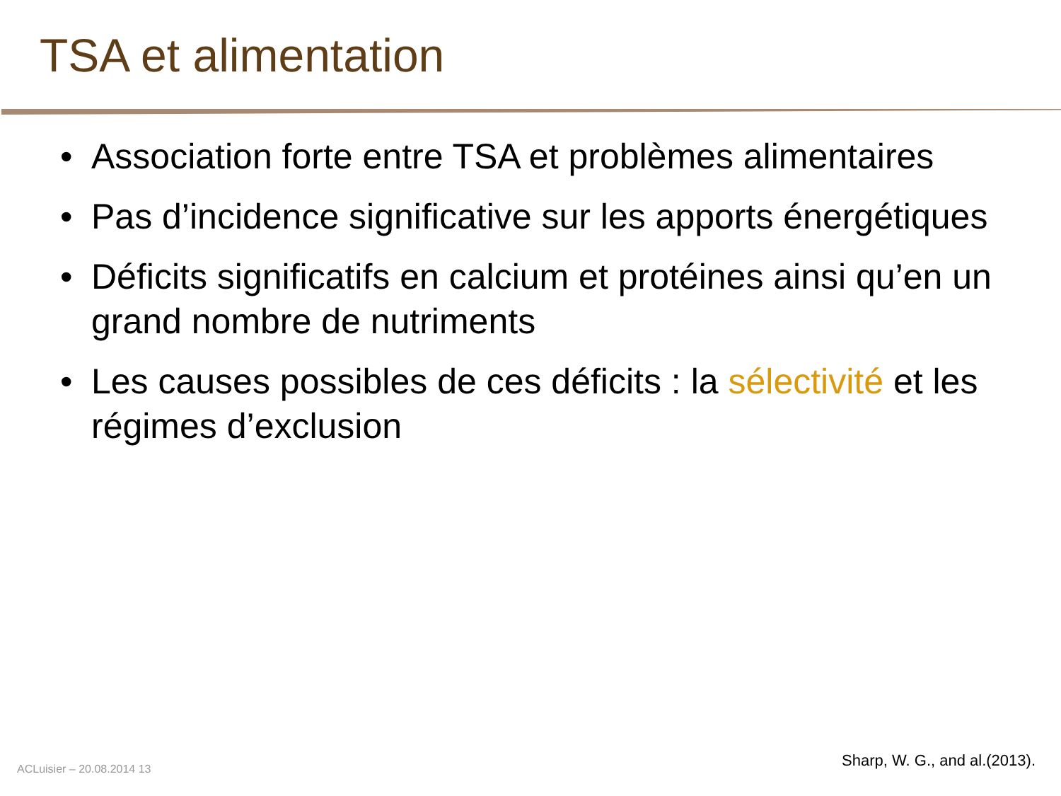TSA et alimentation
• Association forte entre TSA et problèmes alimentaires
• Pas d’incidence significative sur les apports énergétiques
• Déficits significatifs en calcium et protéines ainsi qu’en un grand nombre de nutriments
• Les causes possibles de ces déficits : la sélectivité et les régimes d’exclusion
ACLuisier – 20.08.2014 13 Sharp, W. G., and al.(2013).